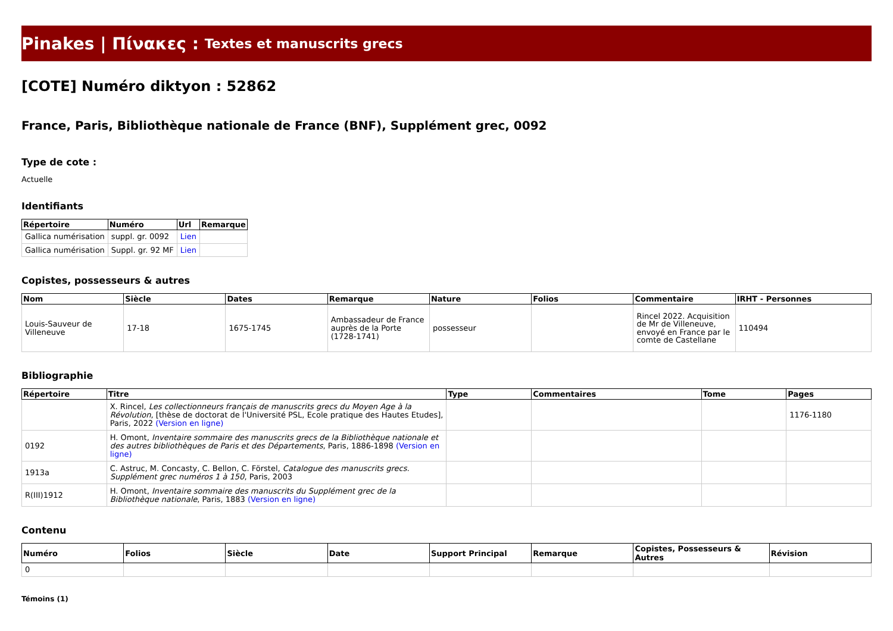Pinakes | Πίνακες : Textes et manuscrits grecs
[COTE] Numéro diktyon : 52862
France, Paris, Bibliothèque nationale de France (BNF), Supplément grec, 0092
Type de cote :
Actuelle
Identifiants
| Répertoire | Numéro | Url | Remarque |
| --- | --- | --- | --- |
| Gallica numérisation | suppl. gr. 0092 | Lien | |
| Gallica numérisation | Suppl. gr. 92 MF | Lien | |
Copistes, possesseurs & autres
| Nom | Siècle | Dates | Remarque | Nature | Folios | Commentaire | IRHT - Personnes |
| --- | --- | --- | --- | --- | --- | --- | --- |
| Louis-Sauveur de Villeneuve | 17-18 | 1675-1745 | Ambassadeur de France auprès de la Porte (1728-1741) | possesseur | | Rincel 2022. Acquisition de Mr de Villeneuve, envoyé en France par le comte de Castellane | 110494 |
Bibliographie
| Répertoire | Titre | Type | Commentaires | Tome | Pages |
| --- | --- | --- | --- | --- | --- |
| | X. Rincel, Les collectionneurs français de manuscrits grecs du Moyen Age à la Révolution , [thèse de doctorat de l'Université PSL, Ecole pratique des Hautes Etudes], Paris, 2022 (Version en ligne) | | | | 1176-1180 |
| 0192 | H. Omont, Inventaire sommaire des manuscrits grecs de la Bibliothèque nationale et des autres bibliothèques de Paris et des Départements , Paris, 1886-1898 (Version en ligne) | | | | |
| 1913a | C. Astruc, M. Concasty, C. Bellon, C. Förstel, Catalogue des manuscrits grecs. Supplément grec numéros 1 à 150 , Paris, 2003 | | | | |
| R(III)1912 | H. Omont, Inventaire sommaire des manuscrits du Supplément grec de la Bibliothèque nationale , Paris, 1883 (Version en ligne) | | | | |
Contenu
| Numéro | Folios | Siècle | Date | Support Principal | Remarque | Copistes, Possesseurs & Autres | Révision |
| --- | --- | --- | --- | --- | --- | --- | --- |
| 0 | | | | | | | |
Témoins (1)